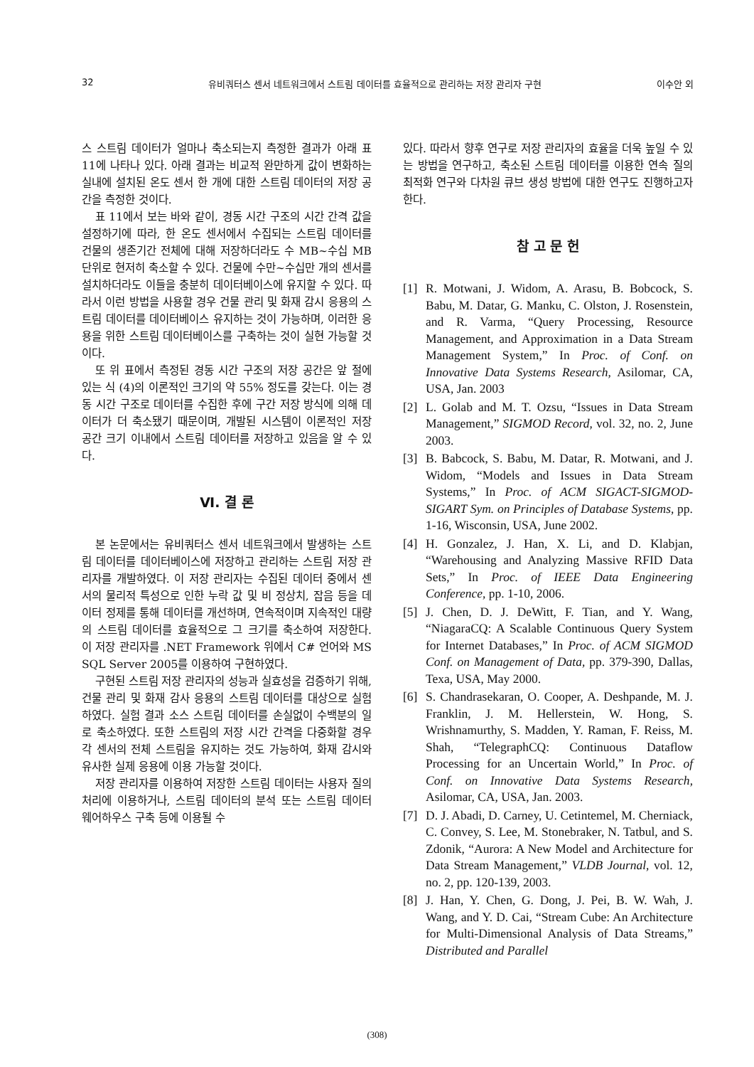32 유비쿼터스 센서 네트워크에서 스트림 데이터를 효율적으로 관리하는 저장 관리자 구현 이수안 외
스 스트림 데이터가 얼마나 축소되는지 측정한 결과가 아래 표 11에 나타나 있다. 아래 결과는 비교적 완만하게 값이 변화하는 실내에 설치된 온도 센서 한 개에 대한 스트림 데이터의 저장 공간을 측정한 것이다.
표 11에서 보는 바와 같이, 경동 시간 구조의 시간 간격 값을 설정하기에 따라, 한 온도 센서에서 수집되는 스트림 데이터를 건물의 생존기간 전체에 대해 저장하더라도 수 MB~수십 MB 단위로 현저히 축소할 수 있다. 건물에 수만~수십만 개의 센서를 설치하더라도 이들을 충분히 데이터베이스에 유지할 수 있다. 따라서 이런 방법을 사용할 경우 건물 관리 및 화재 감시 응용의 스트림 데이터를 데이터베이스 유지하는 것이 가능하며, 이러한 응용을 위한 스트림 데이터베이스를 구축하는 것이 실현 가능할 것이다.
또 위 표에서 측정된 경동 시간 구조의 저장 공간은 앞 절에 있는 식 (4)의 이론적인 크기의 약 55% 정도를 갖는다. 이는 경동 시간 구조로 데이터를 수집한 후에 구간 저장 방식에 의해 데이터가 더 축소됐기 때문이며, 개발된 시스템이 이론적인 저장 공간 크기 이내에서 스트림 데이터를 저장하고 있음을 알 수 있다.
Ⅵ. 결 론
본 논문에서는 유비쿼터스 센서 네트워크에서 발생하는 스트림 데이터를 데이터베이스에 저장하고 관리하는 스트림 저장 관리자를 개발하였다. 이 저장 관리자는 수집된 데이터 중에서 센서의 물리적 특성으로 인한 누락 값 및 비 정상치, 잡음 등을 데이터 정제를 통해 데이터를 개선하며, 연속적이며 지속적인 대량의 스트림 데이터를 효율적으로 그 크기를 축소하여 저장한다. 이 저장 관리자를 .NET Framework 위에서 C# 언어와 MS SQL Server 2005를 이용하여 구현하였다.
구현된 스트림 저장 관리자의 성능과 실효성을 검증하기 위해, 건물 관리 및 화재 감사 응용의 스트림 데이터를 대상으로 실험하였다. 실험 결과 소스 스트림 데이터를 손실없이 수백분의 일로 축소하였다. 또한 스트림의 저장 시간 간격을 다중화할 경우 각 센서의 전체 스트림을 유지하는 것도 가능하여, 화재 감시와 유사한 실제 응용에 이용 가능할 것이다.
저장 관리자를 이용하여 저장한 스트림 데이터는 사용자 질의 처리에 이용하거나, 스트림 데이터의 분석 또는 스트림 데이터 웨어하우스 구축 등에 이용될 수
있다. 따라서 향후 연구로 저장 관리자의 효율을 더욱 높일 수 있는 방법을 연구하고, 축소된 스트림 데이터를 이용한 연속 질의 최적화 연구와 다차원 큐브 생성 방법에 대한 연구도 진행하고자 한다.
참 고 문 헌
[1] R. Motwani, J. Widom, A. Arasu, B. Bobcock, S. Babu, M. Datar, G. Manku, C. Olston, J. Rosenstein, and R. Varma, “Query Processing, Resource Management, and Approximation in a Data Stream Management System,” In Proc. of Conf. on Innovative Data Systems Research, Asilomar, CA, USA, Jan. 2003
[2] L. Golab and M. T. Ozsu, “Issues in Data Stream Management,” SIGMOD Record, vol. 32, no. 2, June 2003.
[3] B. Babcock, S. Babu, M. Datar, R. Motwani, and J. Widom, “Models and Issues in Data Stream Systems,” In Proc. of ACM SIGACT-SIGMOD-SIGART Sym. on Principles of Database Systems, pp. 1-16, Wisconsin, USA, June 2002.
[4] H. Gonzalez, J. Han, X. Li, and D. Klabjan, “Warehousing and Analyzing Massive RFID Data Sets,” In Proc. of IEEE Data Engineering Conference, pp. 1-10, 2006.
[5] J. Chen, D. J. DeWitt, F. Tian, and Y. Wang, “NiagaraCQ: A Scalable Continuous Query System for Internet Databases,” In Proc. of ACM SIGMOD Conf. on Management of Data, pp. 379-390, Dallas, Texa, USA, May 2000.
[6] S. Chandrasekaran, O. Cooper, A. Deshpande, M. J. Franklin, J. M. Hellerstein, W. Hong, S. Wrishnamurthy, S. Madden, Y. Raman, F. Reiss, M. Shah, “TelegraphCQ: Continuous Dataflow Processing for an Uncertain World,” In Proc. of Conf. on Innovative Data Systems Research, Asilomar, CA, USA, Jan. 2003.
[7] D. J. Abadi, D. Carney, U. Cetintemel, M. Cherniack, C. Convey, S. Lee, M. Stonebraker, N. Tatbul, and S. Zdonik, “Aurora: A New Model and Architecture for Data Stream Management,” VLDB Journal, vol. 12, no. 2, pp. 120-139, 2003.
[8] J. Han, Y. Chen, G. Dong, J. Pei, B. W. Wah, J. Wang, and Y. D. Cai, “Stream Cube: An Architecture for Multi-Dimensional Analysis of Data Streams,” Distributed and Parallel
(308)